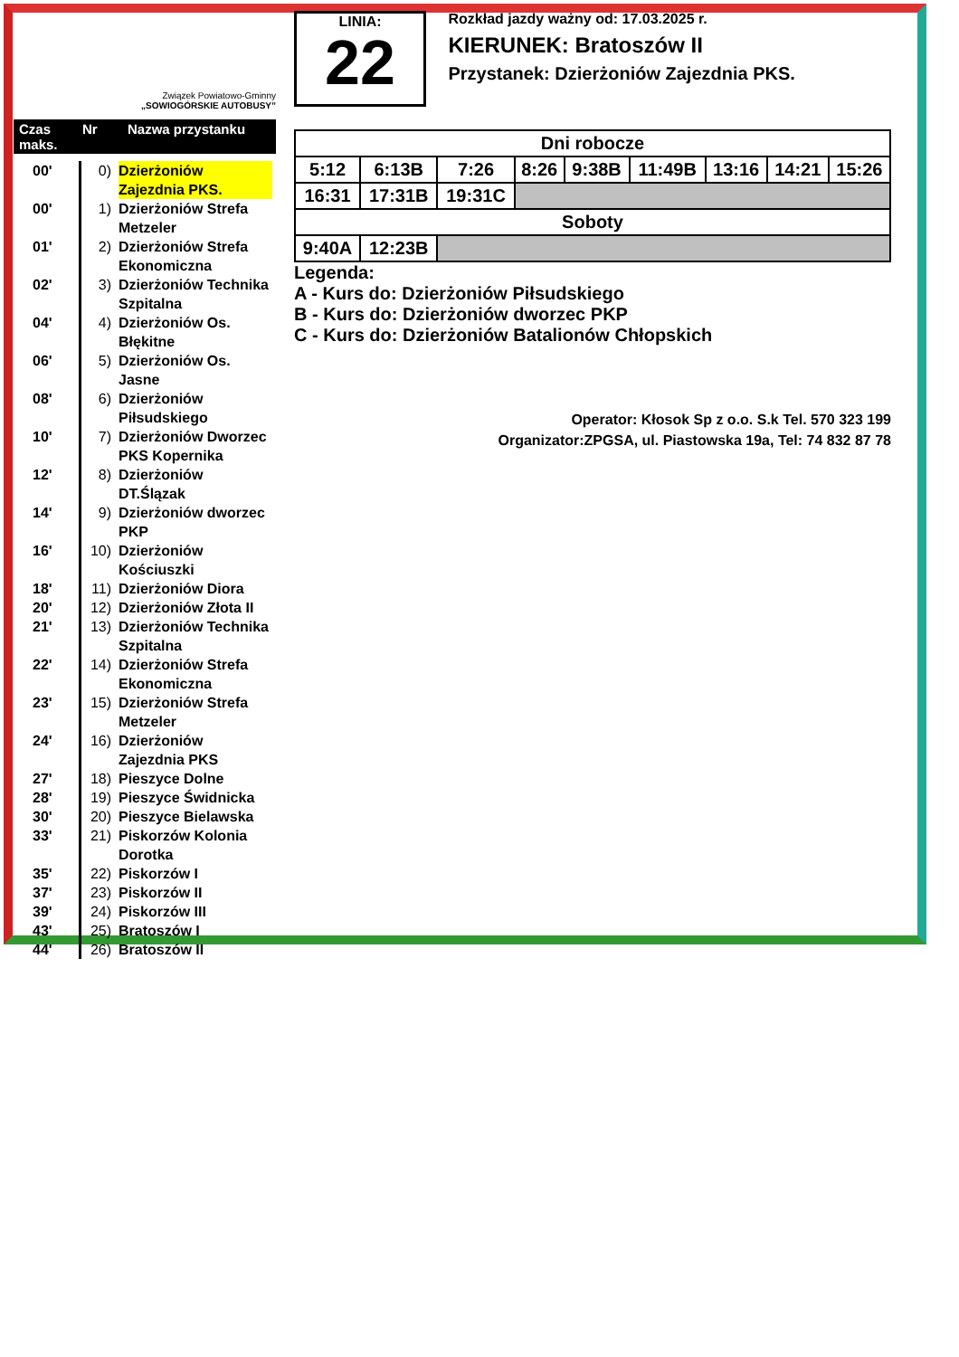Związek Powiatowo-Gminny
„SOWIOGÓRSKIE AUTOBUSY”
Czas maks. Nr Nazwa przystanku
00' 0) Dzierżoniów Zajezdnia PKS.
00' 1) Dzierżoniów Strefa Metzeler
01' 2) Dzierżoniów Strefa Ekonomiczna
02' 3) Dzierżoniów Technika Szpitalna
04' 4) Dzierżoniów Os. Błękitne
06' 5) Dzierżoniów Os. Jasne
08' 6) Dzierżoniów Piłsudskiego
10' 7) Dzierżoniów Dworzec PKS Kopernika
12' 8) Dzierżoniów DT.Ślązak
14' 9) Dzierżoniów dworzec PKP
16' 10) Dzierżoniów Kościuszki
18' 11) Dzierżoniów Diora
20' 12) Dzierżoniów Złota II
21' 13) Dzierżoniów Technika Szpitalna
22' 14) Dzierżoniów Strefa Ekonomiczna
23' 15) Dzierżoniów Strefa Metzeler
24' 16) Dzierżoniów Zajezdnia PKS
27' 18) Pieszyce Dolne
28' 19) Pieszyce Świdnicka
30' 20) Pieszyce Bielawska
33' 21) Piskorzów Kolonia Dorotka
35' 22) Piskorzów I
37' 23) Piskorzów II
39' 24) Piskorzów III
43' 25) Bratoszów I
44' 26) Bratoszów II
LINIA:
22
Rozkład jazdy ważny od: 17.03.2025 r.
KIERUNEK: Bratoszów II
Przystanek: Dzierżoniów Zajezdnia PKS.
| Dni robocze | | | | | | | | |
| --- | --- | --- | --- | --- | --- | --- | --- | --- |
| 5:12 | 6:13B | 7:26 | 8:26 | 9:38B | 11:49B | 13:16 | 14:21 | 15:26 |
| 16:31 | 17:31B | 19:31C | | | | | | |
| Soboty | | | | | | | | |
| 9:40A | 12:23B | | | | | | | |
Legenda:
A - Kurs do: Dzierżoniów Piłsudskiego
B - Kurs do: Dzierżoniów dworzec PKP
C - Kurs do: Dzierżoniów Batalionów Chłopskich
Operator: Kłosok Sp z o.o. S.k Tel. 570 323 199
Organizator:ZPGSA, ul. Piastowska 19a, Tel: 74 832 87 78